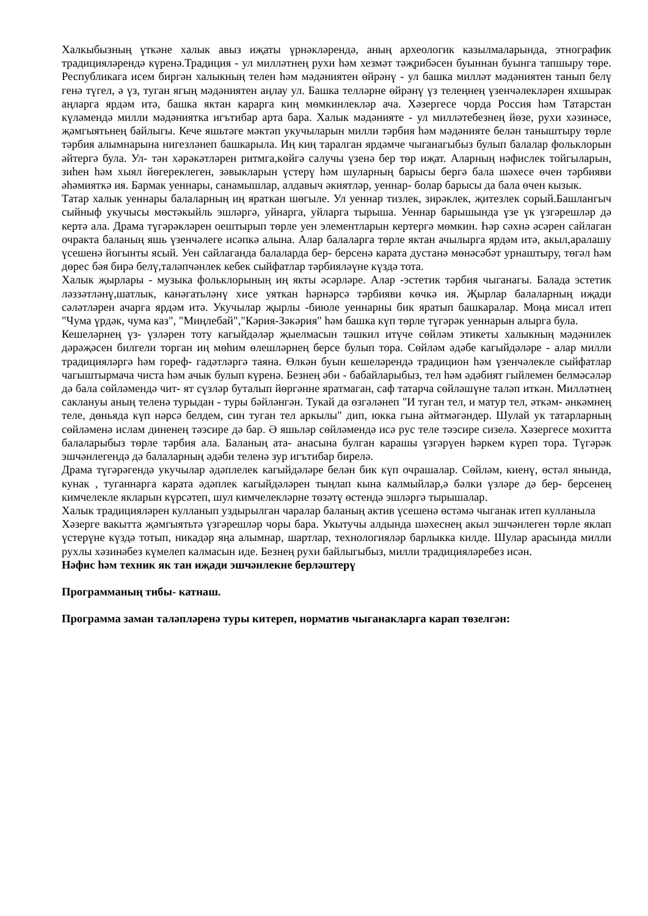Халкыбызның үткәне халык авыз иҗаты үрнәкләрендә, аның археологик казылмаларында, этнографик традицияләрендә күренә.Традиция - ул милләтнең рухи һәм хезмәт тәҗрибәсен буыннан буынга тапшыру төре. Республикага исем биргән халыкның телен һәм мәдәниятен өйрәнү - ул башка милләт мәдәниятен танып белү генә түгел, ә үз, туган ягың мәдәниятен аңлау ул. Башка телләрне өйрәнү үз телеңнең үзенчәлекләрен яхшырак аңларга ярдәм итә, башка яктан карарга киң мөмкинлекләр ача. Хәзергесе чорда Россия һәм Татарстан күләмендә милли мәдәниятка игътибар арта бара. Халык мәдәнияте - ул милләтебезнең йөзе, рухи хәзинәсе, җәмгыятьнең байлыгы. Кече яшьтәге мәктәп укучыларын милли тәрбия һәм мәдәнияте белән таныштыру төрле тәрбия алымнарына нигезләнеп башкарыла. Иң киң таралган ярдәмче чыганагыбыз булып балалар фольклорын әйтергә була. Ул- тән хәрәкәтләрен ритмга,көйгә салучы үзенә бер төр иҗат. Аларның нәфислек тойгыларын, зиһен һәм хыял йөгереклеген, зәвыкларын үстерү һәм шуларның барысы бергә бала шәхесе өчен тәрбияви әһәмияткә ия. Бармак уеннары, санамышлар, алдавыч әкиятләр, уеннар- болар барысы да бала өчен кызык.
Татар халык уеннары балаларның иң яраткан шөгыле. Ул уеннар тизлек, зирәклек, җитезлек сорый.Башлангыч сыйныф укучысы мөстәкыйль эшләргә, уйнарга, уйларга тырыша. Уеннар барышында үзе үк үзгәрешләр дә кертә ала. Драма түгәрәкләрен оештырып төрле уен элементларын кертергә мөмкин. Һәр сәхнә әсәрен сайлаган очракта баланың яшь үзенчәлеге исәпкә алына. Алар балаларга төрле яктан ачылырга ярдәм итә, акыл,аралашу үсешенә йогынты ясый. Уен сайлаганда балаларда бер- берсенә карата дустанә мөнәсәбәт урнаштыру, төгәл һәм дөрес бәя бирә белү,таләпчәнлек кебек сыйфатлар тәрбияләүне күздә тота.
Халык җырлары - музыка фольклорының иң якты әсәрләре. Алар -эстетик тәрбия чыганагы. Балада эстетик ләззәтләнү,шатлык, канәгатьләнү хисе уяткан һәрнәрсә тәрбияви көчкә ия. Җырлар балаларның иҗади сәләтләрен ачарга ярдәм итә. Укучылар җырлы -биюле уеннарны бик яратып башкаралар. Моңа мисал итеп "Чума үрдәк, чума каз", "Миңлебай","Кәрия-Зәкәрия" һәм башка күп төрле түгәрәк уеннарын алырга була.
Кешеләрнең үз- үзләрен тоту кагыйдәләр җыелмасын тәшкил итүче сөйләм этикеты халыкның мәдәнилек дәрәҗәсен билгели торган иң мөһим өлешләрнең берсе булып тора. Сөйләм әдәбе кагыйдәләре - алар милли традицияләргә һәм гореф- гадәтләргә таяна. Өлкән буын кешеләрендә традицион һәм үзенчәлекле сыйфатлар чагыштырмача чиста һәм ачык булып күренә. Безнең әби - бабайларыбыз, тел һәм әдәбият гыйлемен белмәсәләр дә бала сөйләмендә чит- ят сүзләр буталып йөргәнне яратмаган, саф татарча сөйләшүне таләп иткән. Милләтнең саклануы аның теленә турыдан - туры бәйләнгән. Тукай да өзгәләнеп "И туган тел, и матур тел, әткәм- әнкәмнең теле, дөньяда күп нәрсә белдем, син туган тел аркылы" дип, юкка гына әйтмәгәндер. Шулай ук татарларның сөйләменә ислам диненең тәэсире дә бар. Ә яшьләр сөйләмендә исә рус теле тәэсире сизелә. Хәзергесе мохитта балаларыбыз төрле тәрбия ала. Баланың ата- анасына булган карашы үзгәрүен һәркем күреп тора. Түгәрәк эшчәнлегендә дә балаларның әдәби теленә зур игътибар бирелә.
Драма түгәрәгендә укучылар әдәплелек кагыйдәләре белән бик күп очрашалар. Сөйләм, киенү, өстәл янында, кунак , туганнарга карата әдәплек кагыйдәләрен тыңлап кына калмыйлар,ә бәлки үзләре дә бер- берсенең кимчелекле якларын күрсәтеп, шул кимчелекләрне төзәтү өстендә эшләргә тырышалар.
Халык традицияләрен кулланып уздырылган чаралар баланың актив үсешенә өстәмә чыганак итеп кулланыла
Хәзерге вакытта җәмгыятьтә үзгәрешләр чоры бара. Укытучы алдында шәхеснең акыл эшчәнлеген төрле яклап үстерүне күздә тотып, никадәр яңа алымнар, шартлар, технологияләр барлыкка килде. Шулар арасында милли рухлы хәзинәбез күмелеп калмасын иде. Безнең рухи байлыгыбыз, милли традицияләребез исән.
Нәфис һәм техник як тан иҗади эшчәнлекне берләштерү
Программаның тибы- катнаш.
Программа заман таләпләренә туры китереп, норматив чыганакларга карап төзелгән: